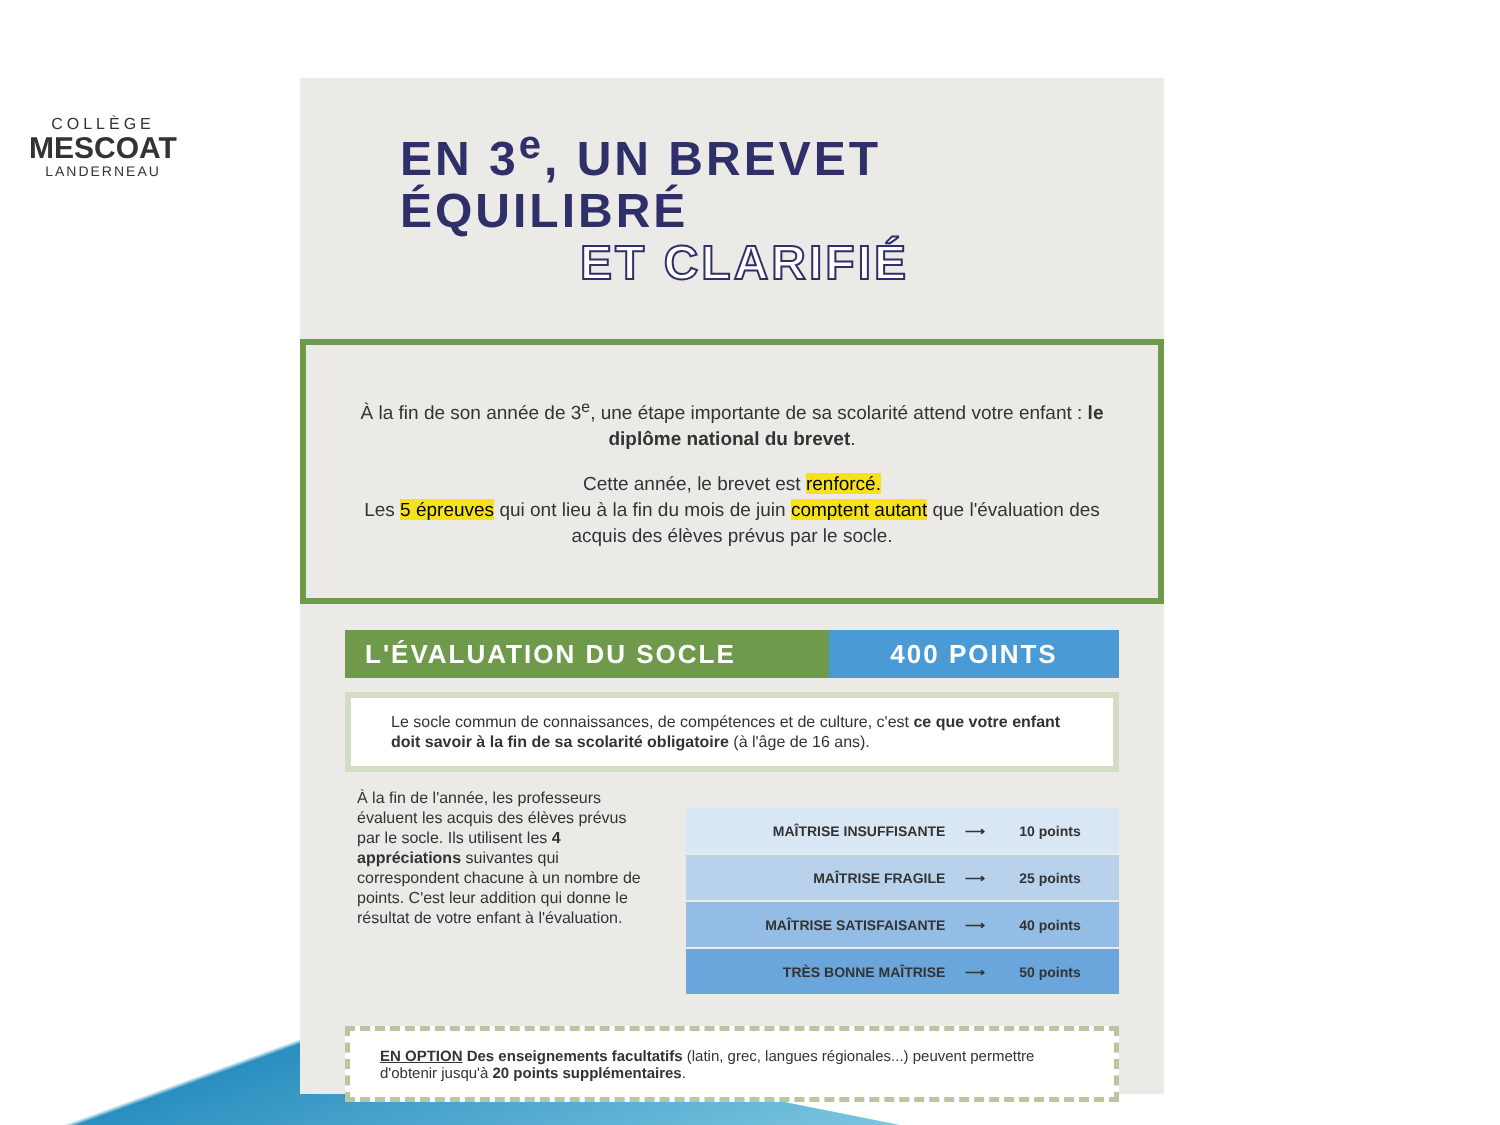COLLÈGE
MESCOAT
LANDERNEAU
EN 3<sup>e</sup>, UN BREVET
ÉQUILIBRÉ
ET CLARIFIÉ
À la fin de son année de 3<sup>e</sup>, une étape importante de sa scolarité attend votre enfant : le diplôme national du brevet.
Cette année, le brevet est renforcé.
Les 5 épreuves qui ont lieu à la fin du mois de juin comptent autant que l'évaluation des acquis des élèves prévus par le socle.
L'ÉVALUATION DU SOCLE 400 POINTS
Le socle commun de connaissances, de compétences et de culture, c'est ce que votre enfant doit savoir à la fin de sa scolarité obligatoire (à l'âge de 16 ans).
À la fin de l'année, les professeurs évaluent les acquis des élèves prévus par le socle. Ils utilisent les 4 appréciations suivantes qui correspondent chacune à un nombre de points. C'est leur addition qui donne le résultat de votre enfant à l'évaluation.
| MAÎTRISE INSUFFISANTE | ⟶ | 10 points |
| MAÎTRISE FRAGILE | ⟶ | 25 points |
| MAÎTRISE SATISFAISANTE | ⟶ | 40 points |
| TRÈS BONNE MAÎTRISE | ⟶ | 50 points |
EN OPTION Des enseignements facultatifs (latin, grec, langues régionales...) peuvent permettre d'obtenir jusqu'à 20 points supplémentaires.